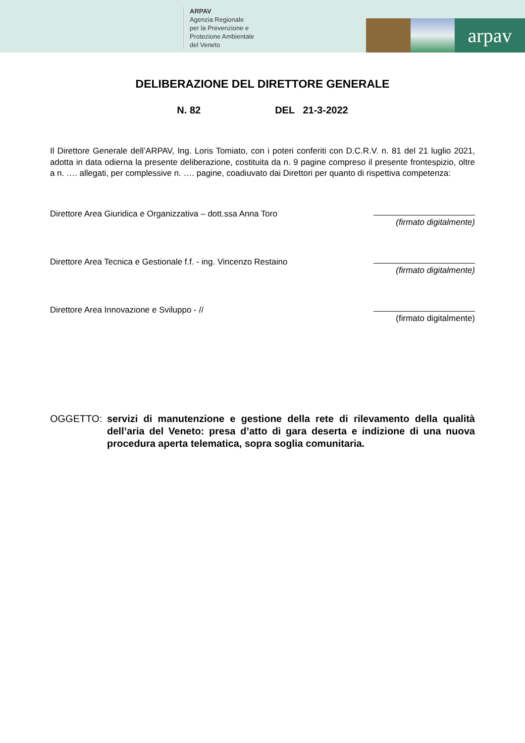ARPAV
Agenzia Regionale
per la Prevenzione e
Protezione Ambientale
del Veneto
arpav
DELIBERAZIONE DEL DIRETTORE GENERALE
N. 82 DEL 21-3-2022
Il Direttore Generale dell’ARPAV, Ing. Loris Tomiato, con i poteri conferiti con D.C.R.V. n. 81 del 21 luglio 2021, adotta in data odierna la presente deliberazione, costituita da n. 9 pagine compreso il presente frontespizio, oltre a n. …. allegati, per complessive n. …. pagine, coadiuvato dai Direttori per quanto di rispettiva competenza:
Direttore Area Giuridica e Organizzativa – dott.ssa Anna Toro
(firmato digitalmente)
Direttore Area Tecnica e Gestionale f.f. - ing. Vincenzo Restaino
(firmato digitalmente)
Direttore Area Innovazione e Sviluppo - //
(firmato digitalmente)
OGGETTO: servizi di manutenzione e gestione della rete di rilevamento della qualità dell’aria del Veneto: presa d’atto di gara deserta e indizione di una nuova procedura aperta telematica, sopra soglia comunitaria.